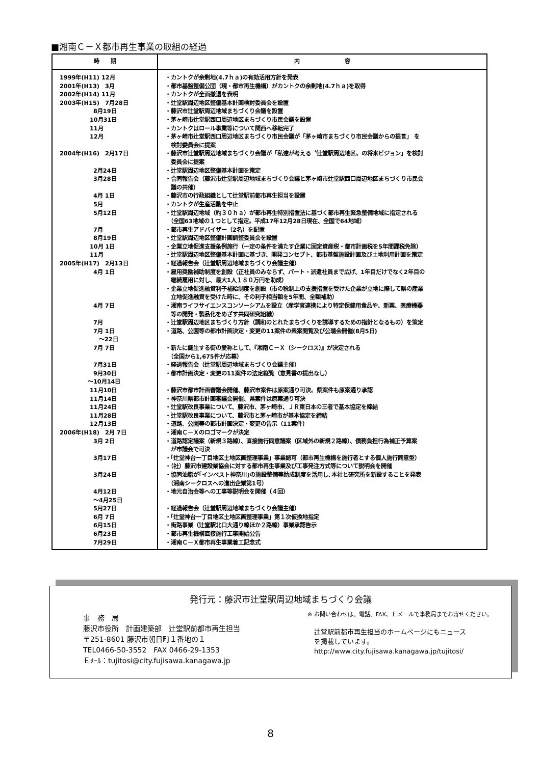■湘南Ｃ－Ｘ都市再生事業の取組の経過
| 時 期 | 内 容 |
| --- | --- |
| 1999年(H11) 12月 | ・カントクが余剰地(4.7ｈａ)の有効活用方針を発表 |
| 2001年(H13) 3月 | ・都市基盤整備公団（現・都市再生機構）がカントクの余剰地(4.7ｈａ)を取得 |
| 2002年(H14) 11月 | ・カントクが全面撤退を表明 |
| 2003年(H15) 7月28日 | ・辻堂駅周辺地区整備基本計画検討委員会を設置 |
| 8月19日 | ・藤沢市辻堂駅周辺地域まちづくり会議を設置 |
| 10月31日 | ・茅ヶ崎市辻堂駅西口周辺地区まちづくり市民会議を設置 |
| 11月 | ・カントクはロール事業等について関西へ移転完了 |
| 12月 | ・茅ヶ崎市辻堂駅西口周辺地区まちづくり市民会議が「茅ヶ崎市まちづくり市民会議からの提言」 を 検討委員会に提案 |
| 2004年(H16) 2月17日 | ・藤沢市辻堂駅周辺地域まちづくり会議が「私達が考える〝辻堂駅周辺地区〟の将来ビジョン」を検討 委員会に提案 |
| 2月24日 | ・辻堂駅周辺地区整備基本計画を策定 |
| 3月28日 | ・合同報告会（藤沢市辻堂駅周辺地域まちづくり会議と茅ヶ崎市辻堂駅西口周辺地区まちづくり市民会 議の共催） |
| 4月 1日 | ・藤沢市の行政組織として辻堂駅前都市再生担当を設置 |
| 5月 | ・カントクが生産活動を中止 |
| 5月12日 | ・辻堂駅周辺地域（約３０ｈａ）が都市再生特別措置法に基づく都市再生緊急整備地域に指定される （全国63地域の１つとして指定。平成17年12月28日現在、全国で64地域） |
| 7月 | ・都市再生アドバイザー（2名）を配置 |
| 8月19日 | ・辻堂駅周辺地区整備計画調整委員会を設置 |
| 10月 1日 | ・企業立地促進支援条例施行（一定の条件を満たす企業に固定資産税・都市計画税を5年間課税免除） |
| 11月 | ・辻堂駅周辺地区整備基本計画に基づき、開発コンセプト、都市基盤施設計画及び土地利用計画を策定 |
| 2005年(H17) 2月13日 | ・経過報告会（辻堂駅周辺地域まちづくり会議主催） |
| 4月 1日 | ・雇用奨励補助制度を創設（正社員のみならず、パート・派遣社員まで広げ、1年目だけでなく2年目の 継続雇用に対し、最大1人１８０万円を助成） ・企業立地促進融資利子補給制度を創設（市の税制上の支援措置を受けた企業が立地に際して県の産業 立地促進融資を受けた時に、その利子相当額を5年間、全額補助） |
| 4月 7日 | ・湘南ライフサイエンスコンソーシアムを設立（産学官連携により特定保健用食品や、新薬、医療機器 等の開発・製品化をめざす共同研究組織） |
| 7月 | ・辻堂駅周辺地区まちづくり方針（調和のとれたまちづくりを誘導するための指針となるもの）を策定 |
| 7月 1日 ～22日 | ・道路、公園等の都市計画決定・変更の11案件の素案閲覧及び公聴会開催(8月5日) |
| 7月 7日 | ・新たに誕生する街の愛称として、『湘南Ｃ－Ｘ（シークロス）』が決定される （全国から1,675件が応募） |
| 7月31日 | ・経過報告会（辻堂駅周辺地域まちづくり会議主催） |
| 9月30日 ～10月14日 | ・都市計画決定・変更の11案件の法定縦覧（意見書の提出なし） |
| 11月10日 | ・藤沢市都市計画審議会開催、藤沢市案件は原案通り可決。県案件も原案通り承認 |
| 11月14日 | ・神奈川県都市計画審議会開催、県案件は原案通り可決 |
| 11月24日 | ・辻堂駅改良事業について、藤沢市、茅ヶ崎市、ＪＲ東日本の三者で基本協定を締結 |
| 11月28日 | ・辻堂駅改良事業について、藤沢市と茅ヶ崎市が基本協定を締結 |
| 12月13日 | ・道路、公園等の都市計画決定・変更の告示（11案件） |
| 2006年(H18) 2月 7日 | ・湘南Ｃ－Ｘのロゴマークが決定 |
| 3月 2日 | ・道路認定議案（新規３路線）、直接施行同意議案（区域外の新規２路線）、債務負担行為補正予算案 が市議会で可決 |
| 3月17日 | ・「辻堂神台一丁目地区土地区画整理事業」事業認可（都市再生機構を施行者とする個人施行同意型） ・（社）藤沢市建設業協会に対する都市再生事業及び工事発注方式等について説明会を開催 |
| 3月24日 | ・協同油脂が｢インベスト神奈川｣の施設整備等助成制度を活用し､本社と研究所を新設することを発表 （湘南シークロスへの進出企業第1号） |
| 4月12日 ～4月25日 | ・地元自治会等への工事等説明会を開催（４回） |
| 5月27日 | ・経過報告会（辻堂駅周辺地域まちづくり会議主催） |
| 6月 7日 | ・「辻堂神台一丁目地区土地区画整理事業」第１次仮換地指定 |
| 6月15日 | ・街路事業（辻堂駅北口大通り線ほか２路線）事業承認告示 |
| 6月23日 | ・都市再生機構直接施行工事開始公告 |
| 7月29日 | ・湘南Ｃ－Ｘ都市再生事業着工記念式 |
発行元：藤沢市辻堂駅周辺地域まちづくり会議
事　務　局
藤沢市役所　計画建築部　辻堂駅前都市再生担当
〒251-8601 藤沢市朝日町１番地の１
TEL0466-50-3552　FAX 0466-29-1353
Ｅﾒｰﾙ：tujitosi@city.fujisawa.kanagawa.jp
※ お問い合わせは、電話、FAX、Ｅメールで事務局までお寄せください。
　辻堂駅前都市再生担当のホームページにもニュース
　を掲載しています。
　http://www.city.fujisawa.kanagawa.jp/tujitosi/
8